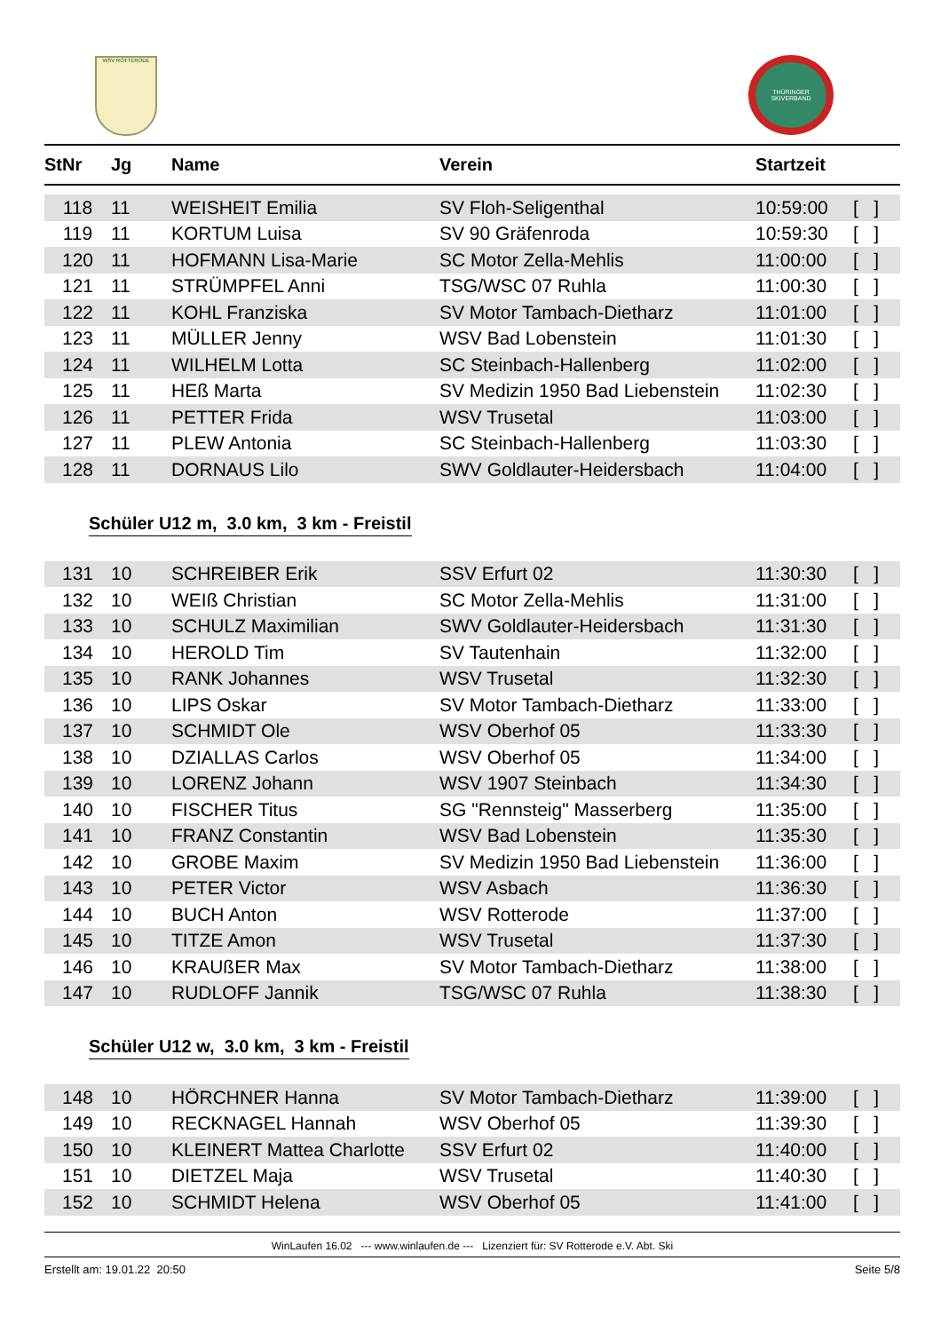WSV ROTTERODE THÜRINGER SKIVERBAND
| StNr | Jg | Name | Verein | Startzeit | |
| --- | --- | --- | --- | --- | --- |
| 118 | 11 | WEISHEIT Emilia | SV Floh-Seligenthal | 10:59:00 | [ ] |
| 119 | 11 | KORTUM Luisa | SV 90 Gräfenroda | 10:59:30 | [ ] |
| 120 | 11 | HOFMANN Lisa-Marie | SC Motor Zella-Mehlis | 11:00:00 | [ ] |
| 121 | 11 | STRÜMPFEL Anni | TSG/WSC 07 Ruhla | 11:00:30 | [ ] |
| 122 | 11 | KOHL Franziska | SV Motor Tambach-Dietharz | 11:01:00 | [ ] |
| 123 | 11 | MÜLLER Jenny | WSV Bad Lobenstein | 11:01:30 | [ ] |
| 124 | 11 | WILHELM Lotta | SC Steinbach-Hallenberg | 11:02:00 | [ ] |
| 125 | 11 | HEß Marta | SV Medizin 1950 Bad Liebenstein | 11:02:30 | [ ] |
| 126 | 11 | PETTER Frida | WSV Trusetal | 11:03:00 | [ ] |
| 127 | 11 | PLEW Antonia | SC Steinbach-Hallenberg | 11:03:30 | [ ] |
| 128 | 11 | DORNAUS Lilo | SWV Goldlauter-Heidersbach | 11:04:00 | [ ] |
Schüler U12 m, 3.0 km, 3 km - Freistil
| 131 | 10 | SCHREIBER Erik | SSV Erfurt 02 | 11:30:30 | [ ] |
| 132 | 10 | WEIß Christian | SC Motor Zella-Mehlis | 11:31:00 | [ ] |
| 133 | 10 | SCHULZ Maximilian | SWV Goldlauter-Heidersbach | 11:31:30 | [ ] |
| 134 | 10 | HEROLD Tim | SV Tautenhain | 11:32:00 | [ ] |
| 135 | 10 | RANK Johannes | WSV Trusetal | 11:32:30 | [ ] |
| 136 | 10 | LIPS Oskar | SV Motor Tambach-Dietharz | 11:33:00 | [ ] |
| 137 | 10 | SCHMIDT Ole | WSV Oberhof 05 | 11:33:30 | [ ] |
| 138 | 10 | DZIALLAS Carlos | WSV Oberhof 05 | 11:34:00 | [ ] |
| 139 | 10 | LORENZ Johann | WSV 1907 Steinbach | 11:34:30 | [ ] |
| 140 | 10 | FISCHER Titus | SG "Rennsteig" Masserberg | 11:35:00 | [ ] |
| 141 | 10 | FRANZ Constantin | WSV Bad Lobenstein | 11:35:30 | [ ] |
| 142 | 10 | GROBE Maxim | SV Medizin 1950 Bad Liebenstein | 11:36:00 | [ ] |
| 143 | 10 | PETER Victor | WSV Asbach | 11:36:30 | [ ] |
| 144 | 10 | BUCH Anton | WSV Rotterode | 11:37:00 | [ ] |
| 145 | 10 | TITZE Amon | WSV Trusetal | 11:37:30 | [ ] |
| 146 | 10 | KRAUßER Max | SV Motor Tambach-Dietharz | 11:38:00 | [ ] |
| 147 | 10 | RUDLOFF Jannik | TSG/WSC 07 Ruhla | 11:38:30 | [ ] |
Schüler U12 w, 3.0 km, 3 km - Freistil
| 148 | 10 | HÖRCHNER Hanna | SV Motor Tambach-Dietharz | 11:39:00 | [ ] |
| 149 | 10 | RECKNAGEL Hannah | WSV Oberhof 05 | 11:39:30 | [ ] |
| 150 | 10 | KLEINERT Mattea Charlotte | SSV Erfurt 02 | 11:40:00 | [ ] |
| 151 | 10 | DIETZEL Maja | WSV Trusetal | 11:40:30 | [ ] |
| 152 | 10 | SCHMIDT Helena | WSV Oberhof 05 | 11:41:00 | [ ] |
WinLaufen 16.02 --- www.winlaufen.de --- Lizenziert für: SV Rotterode e.V. Abt. Ski
Erstellt am: 19.01.22 20:50 Seite 5/8